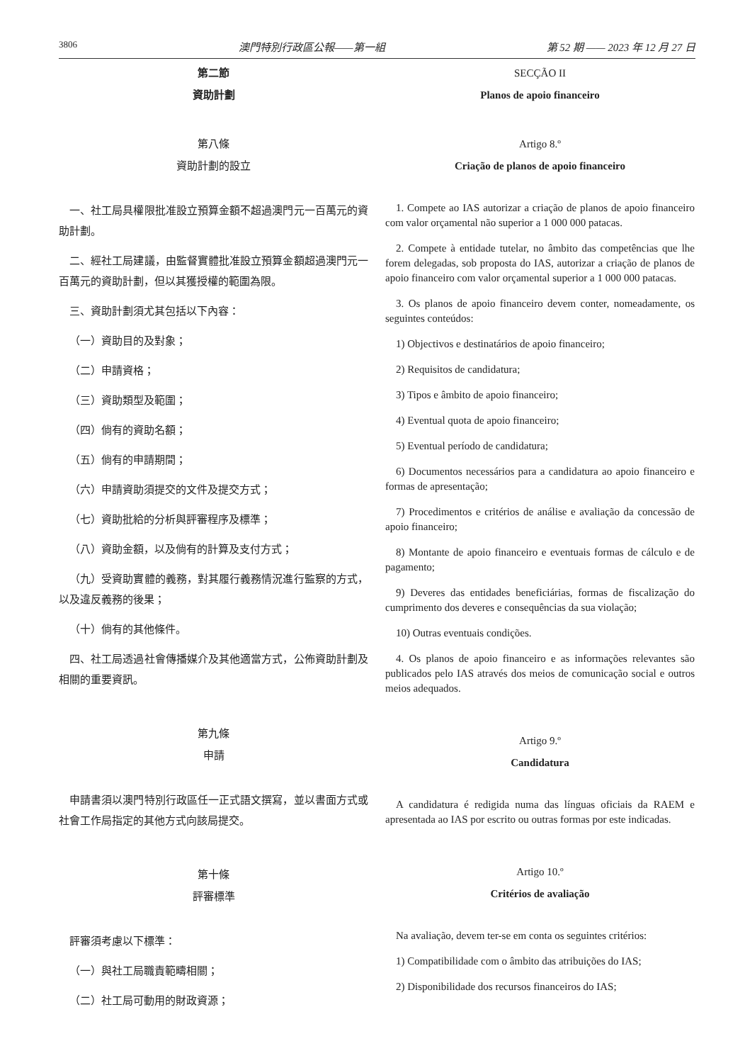3806 澳門特別行政區公報——第一組 第 52 期 —— 2023 年 12 月 27 日
第二節
資助計劃
第八條
資助計劃的設立
一、社工局具權限批准設立預算金額不超過澳門元一百萬元的資助計劃。
二、經社工局建議，由監督實體批准設立預算金額超過澳門元一百萬元的資助計劃，但以其獲授權的範圍為限。
三、資助計劃須尤其包括以下內容：
（一）資助目的及對象；
（二）申請資格；
（三）資助類型及範圍；
（四）倘有的資助名額；
（五）倘有的申請期間；
（六）申請資助須提交的文件及提交方式；
（七）資助批給的分析與評審程序及標準；
（八）資助金額，以及倘有的計算及支付方式；
（九）受資助實體的義務，對其履行義務情況進行監察的方式，以及違反義務的後果；
（十）倘有的其他條件。
四、社工局透過社會傳播媒介及其他適當方式，公佈資助計劃及相關的重要資訊。
第九條
申請
申請書須以澳門特別行政區任一正式語文撰寫，並以書面方式或社會工作局指定的其他方式向該局提交。
第十條
評審標準
評審須考慮以下標準：
（一）與社工局職責範疇相關；
（二）社工局可動用的財政資源；
SECÇÃO II
Planos de apoio financeiro
Artigo 8.º
Criação de planos de apoio financeiro
1. Compete ao IAS autorizar a criação de planos de apoio financeiro com valor orçamental não superior a 1 000 000 patacas.
2. Compete à entidade tutelar, no âmbito das competências que lhe forem delegadas, sob proposta do IAS, autorizar a criação de planos de apoio financeiro com valor orçamental superior a 1 000 000 patacas.
3. Os planos de apoio financeiro devem conter, nomeadamente, os seguintes conteúdos:
1) Objectivos e destinatários de apoio financeiro;
2) Requisitos de candidatura;
3) Tipos e âmbito de apoio financeiro;
4) Eventual quota de apoio financeiro;
5) Eventual período de candidatura;
6) Documentos necessários para a candidatura ao apoio financeiro e formas de apresentação;
7) Procedimentos e critérios de análise e avaliação da concessão de apoio financeiro;
8) Montante de apoio financeiro e eventuais formas de cálculo e de pagamento;
9) Deveres das entidades beneficiárias, formas de fiscalização do cumprimento dos deveres e consequências da sua violação;
10) Outras eventuais condições.
4. Os planos de apoio financeiro e as informações relevantes são publicados pelo IAS através dos meios de comunicação social e outros meios adequados.
Artigo 9.º
Candidatura
A candidatura é redigida numa das línguas oficiais da RAEM e apresentada ao IAS por escrito ou outras formas por este indicadas.
Artigo 10.º
Critérios de avaliação
Na avaliação, devem ter-se em conta os seguintes critérios:
1) Compatibilidade com o âmbito das atribuições do IAS;
2) Disponibilidade dos recursos financeiros do IAS;